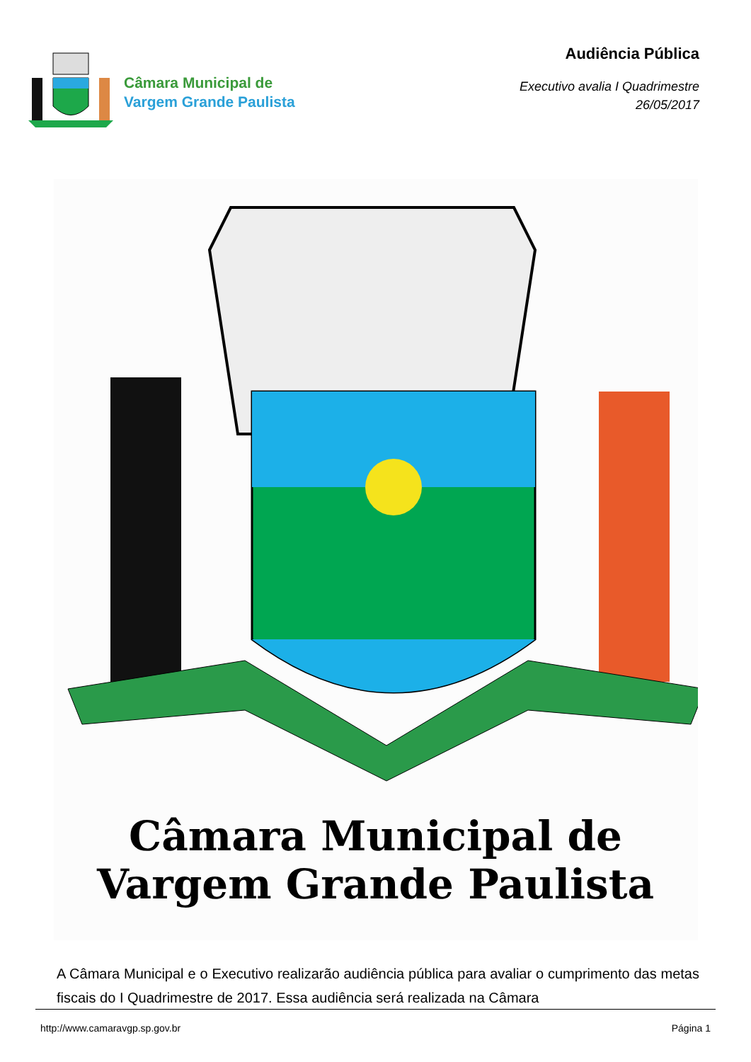Câmara Municipal de
Vargem Grande Paulista
Audiência Pública
Executivo avalia I Quadrimestre
26/05/2017
Câmara Municipal de
Vargem Grande Paulista
A Câmara Municipal e o Executivo realizarão audiência pública para avaliar o cumprimento das metas fiscais do I Quadrimestre de 2017. Essa audiência será realizada na Câmara
http://www.camaravgp.sp.gov.br Página 1